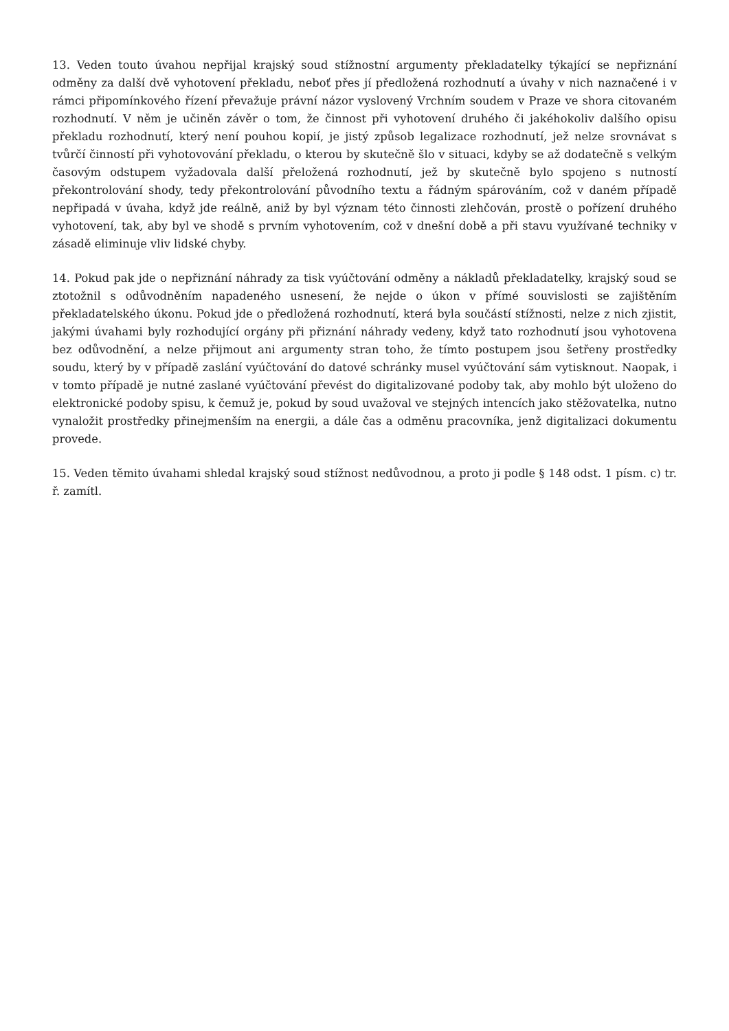13. Veden touto úvahou nepřijal krajský soud stížnostní argumenty překladatelky týkající se nepřiznání odměny za další dvě vyhotovení překladu, neboť přes jí předložená rozhodnutí a úvahy v nich naznačené i v rámci připomínkového řízení převažuje právní názor vyslovený Vrchním soudem v Praze ve shora citovaném rozhodnutí. V něm je učiněn závěr o tom, že činnost při vyhotovení druhého či jakéhokoliv dalšího opisu překladu rozhodnutí, který není pouhou kopií, je jistý způsob legalizace rozhodnutí, jež nelze srovnávat s tvůrčí činností při vyhotovování překladu, o kterou by skutečně šlo v situaci, kdyby se až dodatečně s velkým časovým odstupem vyžadovala další přeložená rozhodnutí, jež by skutečně bylo spojeno s nutností překontrolování shody, tedy překontrolování původního textu a řádným spárováním, což v daném případě nepřipadá v úvaha, když jde reálně, aniž by byl význam této činnosti zlehčován, prostě o pořízení druhého vyhotovení, tak, aby byl ve shodě s prvním vyhotovením, což v dnešní době a při stavu využívané techniky v zásadě eliminuje vliv lidské chyby.
14. Pokud pak jde o nepřiznání náhrady za tisk vyúčtování odměny a nákladů překladatelky, krajský soud se ztotožnil s odůvodněním napadeného usnesení, že nejde o úkon v přímé souvislosti se zajištěním překladatelského úkonu. Pokud jde o předložená rozhodnutí, která byla součástí stížnosti, nelze z nich zjistit, jakými úvahami byly rozhodující orgány při přiznání náhrady vedeny, když tato rozhodnutí jsou vyhotovena bez odůvodnění, a nelze přijmout ani argumenty stran toho, že tímto postupem jsou šetřeny prostředky soudu, který by v případě zaslání vyúčtování do datové schránky musel vyúčtování sám vytisknout. Naopak, i v tomto případě je nutné zaslané vyúčtování převést do digitalizované podoby tak, aby mohlo být uloženo do elektronické podoby spisu, k čemuž je, pokud by soud uvažoval ve stejných intencích jako stěžovatelka, nutno vynaložit prostředky přinejmenším na energii, a dále čas a odměnu pracovníka, jenž digitalizaci dokumentu provede.
15. Veden těmito úvahami shledal krajský soud stížnost nedůvodnou, a proto ji podle § 148 odst. 1 písm. c) tr. ř. zamítl.